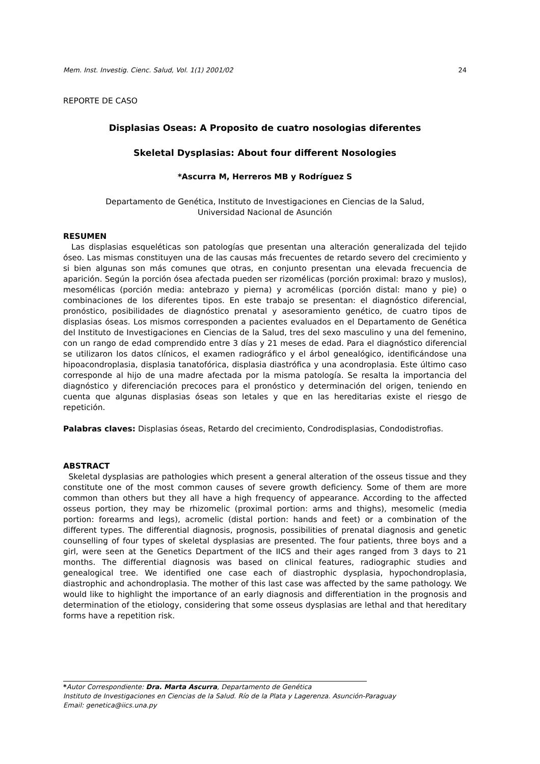Mem. Inst. Investig. Cienc. Salud, Vol. 1(1) 2001/02 24
REPORTE DE CASO
Displasias Oseas: A Proposito de cuatro nosologias diferentes
Skeletal Dysplasias: About four different Nosologies
*Ascurra M, Herreros MB y Rodríguez S
Departamento de Genética, Instituto de Investigaciones en Ciencias de la Salud,
Universidad Nacional de Asunción
RESUMEN
Las displasias esqueléticas son patologías que presentan una alteración generalizada del tejido óseo. Las mismas constituyen una de las causas más frecuentes de retardo severo del crecimiento y si bien algunas son más comunes que otras, en conjunto presentan una elevada frecuencia de aparición. Según la porción ósea afectada pueden ser rizomélicas (porción proximal: brazo y muslos), mesomélicas (porción media: antebrazo y pierna) y acromélicas (porción distal: mano y pie) o combinaciones de los diferentes tipos. En este trabajo se presentan: el diagnóstico diferencial, pronóstico, posibilidades de diagnóstico prenatal y asesoramiento genético, de cuatro tipos de displasias óseas. Los mismos corresponden a pacientes evaluados en el Departamento de Genética del Instituto de Investigaciones en Ciencias de la Salud, tres del sexo masculino y una del femenino, con un rango de edad comprendido entre 3 días y 21 meses de edad. Para el diagnóstico diferencial se utilizaron los datos clínicos, el examen radiográfico y el árbol genealógico, identificándose una hipoacondroplasia, displasia tanatofórica, displasia diastrófica y una acondroplasia. Este último caso corresponde al hijo de una madre afectada por la misma patología. Se resalta la importancia del diagnóstico y diferenciación precoces para el pronóstico y determinación del origen, teniendo en cuenta que algunas displasias óseas son letales y que en las hereditarias existe el riesgo de repetición.
Palabras claves: Displasias óseas, Retardo del crecimiento, Condrodisplasias, Condodistrofias.
ABSTRACT
Skeletal dysplasias are pathologies which present a general alteration of the osseus tissue and they constitute one of the most common causes of severe growth deficiency. Some of them are more common than others but they all have a high frequency of appearance. According to the affected osseus portion, they may be rhizomelic (proximal portion: arms and thighs), mesomelic (media portion: forearms and legs), acromelic (distal portion: hands and feet) or a combination of the different types. The differential diagnosis, prognosis, possibilities of prenatal diagnosis and genetic counselling of four types of skeletal dysplasias are presented. The four patients, three boys and a girl, were seen at the Genetics Department of the IICS and their ages ranged from 3 days to 21 months. The differential diagnosis was based on clinical features, radiographic studies and genealogical tree. We identified one case each of diastrophic dysplasia, hypochondroplasia, diastrophic and achondroplasia. The mother of this last case was affected by the same pathology. We would like to highlight the importance of an early diagnosis and differentiation in the prognosis and determination of the etiology, considering that some osseus dysplasias are lethal and that hereditary forms have a repetition risk.
*Autor Correspondiente: Dra. Marta Ascurra, Departamento de Genética
Instituto de Investigaciones en Ciencias de la Salud. Río de la Plata y Lagerenza. Asunción-Paraguay
Email: genetica@iics.una.py